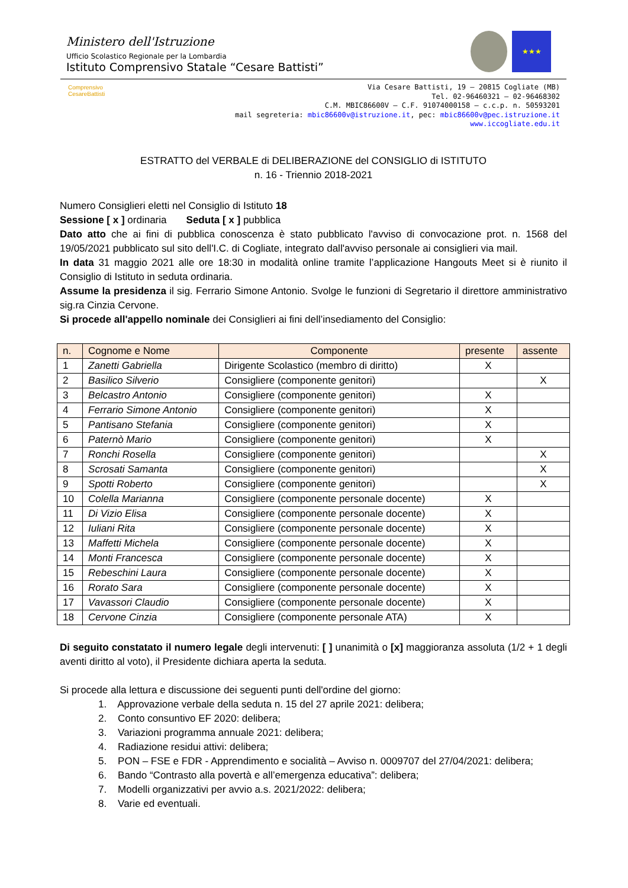Ministero dell'Istruzione
Ufficio Scolastico Regionale per la Lombardia
Istituto Comprensivo Statale “Cesare Battisti”
★★★
Comprensivo CesareBattisti
Via Cesare Battisti, 19 – 20815 Cogliate (MB)
Tel. 02-96460321 – 02-96468302
C.M. MBIC86600V – C.F. 91074000158 – c.c.p. n. 50593201
mail segreteria: mbic86600v@istruzione.it, pec: mbic86600v@pec.istruzione.it
www.iccogliate.edu.it
ESTRATTO del VERBALE di DELIBERAZIONE del CONSIGLIO di ISTITUTO
n. 16 - Triennio 2018-2021
Numero Consiglieri eletti nel Consiglio di Istituto 18
Sessione [ x ] ordinaria Seduta [ x ] pubblica
Dato atto che ai fini di pubblica conoscenza è stato pubblicato l'avviso di convocazione prot. n. 1568 del 19/05/2021 pubblicato sul sito dell'I.C. di Cogliate, integrato dall'avviso personale ai consiglieri via mail.
In data 31 maggio 2021 alle ore 18:30 in modalità online tramite l’applicazione Hangouts Meet si è riunito il Consiglio di Istituto in seduta ordinaria.
Assume la presidenza il sig. Ferrario Simone Antonio. Svolge le funzioni di Segretario il direttore amministrativo sig.ra Cinzia Cervone.
Si procede all'appello nominale dei Consiglieri ai fini dell’insediamento del Consiglio:
| n. | Cognome e Nome | Componente | presente | assente |
| --- | --- | --- | --- | --- |
| 1 | Zanetti Gabriella | Dirigente Scolastico (membro di diritto) | X | |
| 2 | Basilico Silverio | Consigliere (componente genitori) | | X |
| 3 | Belcastro Antonio | Consigliere (componente genitori) | X | |
| 4 | Ferrario Simone Antonio | Consigliere (componente genitori) | X | |
| 5 | Pantisano Stefania | Consigliere (componente genitori) | X | |
| 6 | Paternò Mario | Consigliere (componente genitori) | X | |
| 7 | Ronchi Rosella | Consigliere (componente genitori) | | X |
| 8 | Scrosati Samanta | Consigliere (componente genitori) | | X |
| 9 | Spotti Roberto | Consigliere (componente genitori) | | X |
| 10 | Colella Marianna | Consigliere (componente personale docente) | X | |
| 11 | Di Vizio Elisa | Consigliere (componente personale docente) | X | |
| 12 | Iuliani Rita | Consigliere (componente personale docente) | X | |
| 13 | Maffetti Michela | Consigliere (componente personale docente) | X | |
| 14 | Monti Francesca | Consigliere (componente personale docente) | X | |
| 15 | Rebeschini Laura | Consigliere (componente personale docente) | X | |
| 16 | Rorato Sara | Consigliere (componente personale docente) | X | |
| 17 | Vavassori Claudio | Consigliere (componente personale docente) | X | |
| 18 | Cervone Cinzia | Consigliere (componente personale ATA) | X | |
Di seguito constatato il numero legale degli intervenuti: [ ] unanimità o [x] maggioranza assoluta (1/2 + 1 degli aventi diritto al voto), il Presidente dichiara aperta la seduta.
Si procede alla lettura e discussione dei seguenti punti dell'ordine del giorno:
1. Approvazione verbale della seduta n. 15 del 27 aprile 2021: delibera;
2. Conto consuntivo EF 2020: delibera;
3. Variazioni programma annuale 2021: delibera;
4. Radiazione residui attivi: delibera;
5. PON – FSE e FDR - Apprendimento e socialità – Avviso n. 0009707 del 27/04/2021: delibera;
6. Bando “Contrasto alla povertà e all’emergenza educativa”: delibera;
7. Modelli organizzativi per avvio a.s. 2021/2022: delibera;
8. Varie ed eventuali.